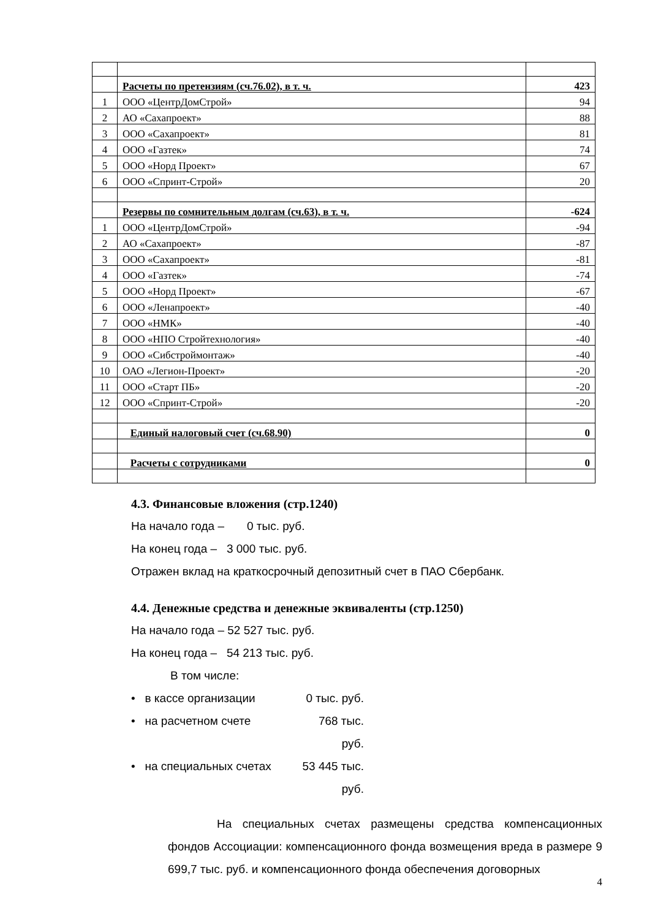| | Расчеты по претензиям (сч.76.02), в т. ч. | 423 |
| 1 | ООО «ЦентрДомСтрой» | 94 |
| 2 | АО «Сахапроект» | 88 |
| 3 | ООО «Сахапроект» | 81 |
| 4 | ООО «Газтек» | 74 |
| 5 | ООО «Норд Проект» | 67 |
| 6 | ООО «Спринт-Строй» | 20 |
| | Резервы по сомнительным долгам (сч.63), в т. ч. | -624 |
| 1 | ООО «ЦентрДомСтрой» | -94 |
| 2 | АО «Сахапроект» | -87 |
| 3 | ООО «Сахапроект» | -81 |
| 4 | ООО «Газтек» | -74 |
| 5 | ООО «Норд Проект» | -67 |
| 6 | ООО «Ленапроект» | -40 |
| 7 | ООО «НМК» | -40 |
| 8 | ООО «НПО Стройтехнология» | -40 |
| 9 | ООО «Сибстроймонтаж» | -40 |
| 10 | ОАО «Легион-Проект» | -20 |
| 11 | ООО «Старт ПБ» | -20 |
| 12 | ООО «Спринт-Строй» | -20 |
| | Единый налоговый счет (сч.68.90) | 0 |
| | Расчеты с сотрудниками | 0 |
4.3. Финансовые вложения (стр.1240)
На начало года – 0 тыс. руб.
На конец года – 3 000 тыс. руб.
Отражен вклад на краткосрочный депозитный счет в ПАО Сбербанк.
4.4. Денежные средства и денежные эквиваленты (стр.1250)
На начало года – 52 527 тыс. руб.
На конец года – 54 213 тыс. руб.
В том числе:
• в кассе организации 0 тыс. руб.
• на расчетном счете 768 тыс. руб.
• на специальных счетах 53 445 тыс. руб.
На специальных счетах размещены средства компенсационных фондов Ассоциации: компенсационного фонда возмещения вреда в размере 9 699,7 тыс. руб. и компенсационного фонда обеспечения договорных
4